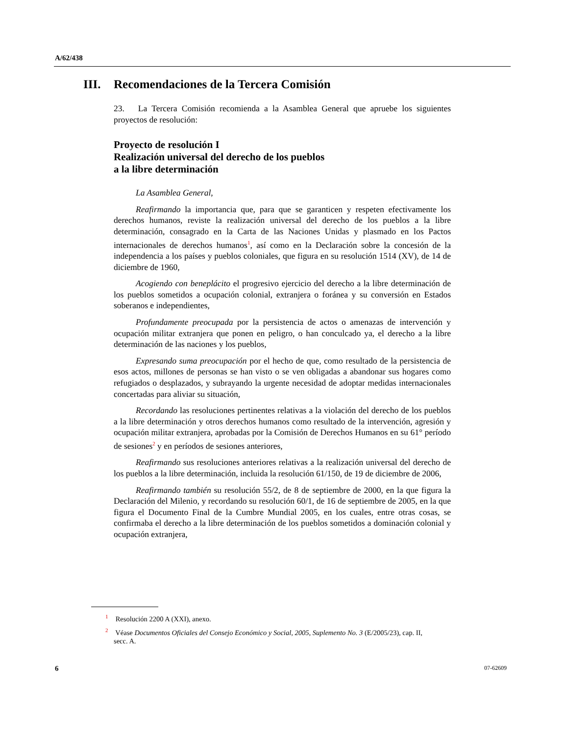A/62/438
III. Recomendaciones de la Tercera Comisión
23. La Tercera Comisión recomienda a la Asamblea General que apruebe los siguientes proyectos de resolución:
Proyecto de resolución I
Realización universal del derecho de los pueblos
a la libre determinación
La Asamblea General,
Reafirmando la importancia que, para que se garanticen y respeten efectivamente los derechos humanos, reviste la realización universal del derecho de los pueblos a la libre determinación, consagrado en la Carta de las Naciones Unidas y plasmado en los Pactos internacionales de derechos humanos<sup>1</sup>, así como en la Declaración sobre la concesión de la independencia a los países y pueblos coloniales, que figura en su resolución 1514 (XV), de 14 de diciembre de 1960,
Acogiendo con beneplácito el progresivo ejercicio del derecho a la libre determinación de los pueblos sometidos a ocupación colonial, extranjera o foránea y su conversión en Estados soberanos e independientes,
Profundamente preocupada por la persistencia de actos o amenazas de intervención y ocupación militar extranjera que ponen en peligro, o han conculcado ya, el derecho a la libre determinación de las naciones y los pueblos,
Expresando suma preocupación por el hecho de que, como resultado de la persistencia de esos actos, millones de personas se han visto o se ven obligadas a abandonar sus hogares como refugiados o desplazados, y subrayando la urgente necesidad de adoptar medidas internacionales concertadas para aliviar su situación,
Recordando las resoluciones pertinentes relativas a la violación del derecho de los pueblos a la libre determinación y otros derechos humanos como resultado de la intervención, agresión y ocupación militar extranjera, aprobadas por la Comisión de Derechos Humanos en su 61° período de sesiones<sup>2</sup> y en períodos de sesiones anteriores,
Reafirmando sus resoluciones anteriores relativas a la realización universal del derecho de los pueblos a la libre determinación, incluida la resolución 61/150, de 19 de diciembre de 2006,
Reafirmando también su resolución 55/2, de 8 de septiembre de 2000, en la que figura la Declaración del Milenio, y recordando su resolución 60/1, de 16 de septiembre de 2005, en la que figura el Documento Final de la Cumbre Mundial 2005, en los cuales, entre otras cosas, se confirmaba el derecho a la libre determinación de los pueblos sometidos a dominación colonial y ocupación extranjera,
<sup>1</sup> Resolución 2200 A (XXI), anexo.
<sup>2</sup> Véase Documentos Oficiales del Consejo Económico y Social, 2005, Suplemento No. 3 (E/2005/23), cap. II, secc. A.
6 07-62609